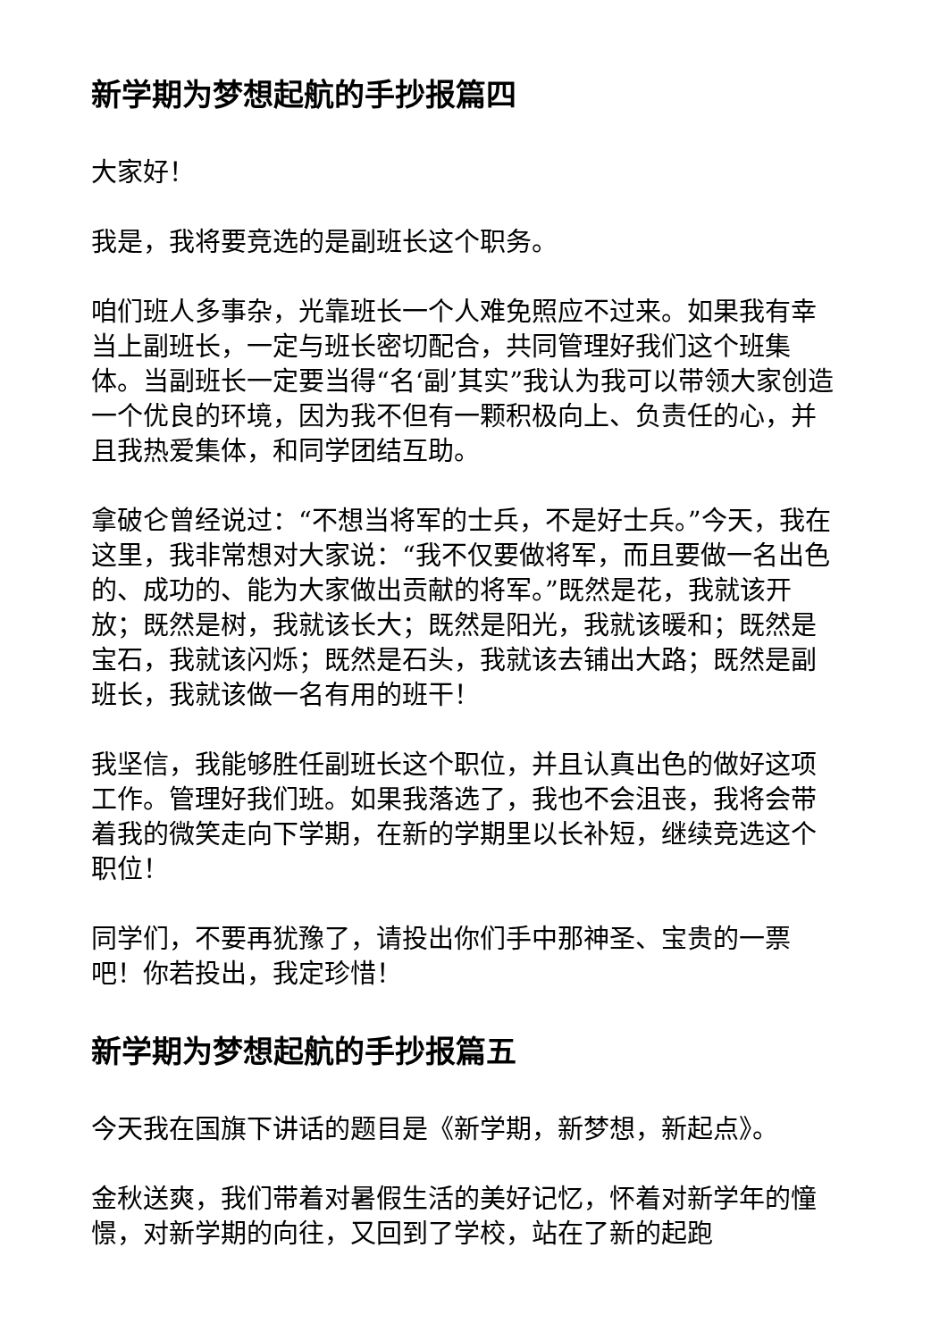新学期为梦想起航的手抄报篇四
大家好！
我是，我将要竞选的是副班长这个职务。
咱们班人多事杂，光靠班长一个人难免照应不过来。如果我有幸当上副班长，一定与班长密切配合，共同管理好我们这个班集体。当副班长一定要当得“名‘副’其实”我认为我可以带领大家创造一个优良的环境，因为我不但有一颗积极向上、负责任的心，并且我热爱集体，和同学团结互助。
拿破仑曾经说过：“不想当将军的士兵，不是好士兵。”今天，我在这里，我非常想对大家说：“我不仅要做将军，而且要做一名出色的、成功的、能为大家做出贡献的将军。”既然是花，我就该开放；既然是树，我就该长大；既然是阳光，我就该暖和；既然是宝石，我就该闪烁；既然是石头，我就该去铺出大路；既然是副班长，我就该做一名有用的班干！
我坚信，我能够胜任副班长这个职位，并且认真出色的做好这项工作。管理好我们班。如果我落选了，我也不会沮丧，我将会带着我的微笑走向下学期，在新的学期里以长补短，继续竞选这个职位！
同学们，不要再犹豫了，请投出你们手中那神圣、宝贵的一票吧！你若投出，我定珍惜！
新学期为梦想起航的手抄报篇五
今天我在国旗下讲话的题目是《新学期，新梦想，新起点》。
金秋送爽，我们带着对暑假生活的美好记忆，怀着对新学年的憧憬，对新学期的向往，又回到了学校，站在了新的起跑